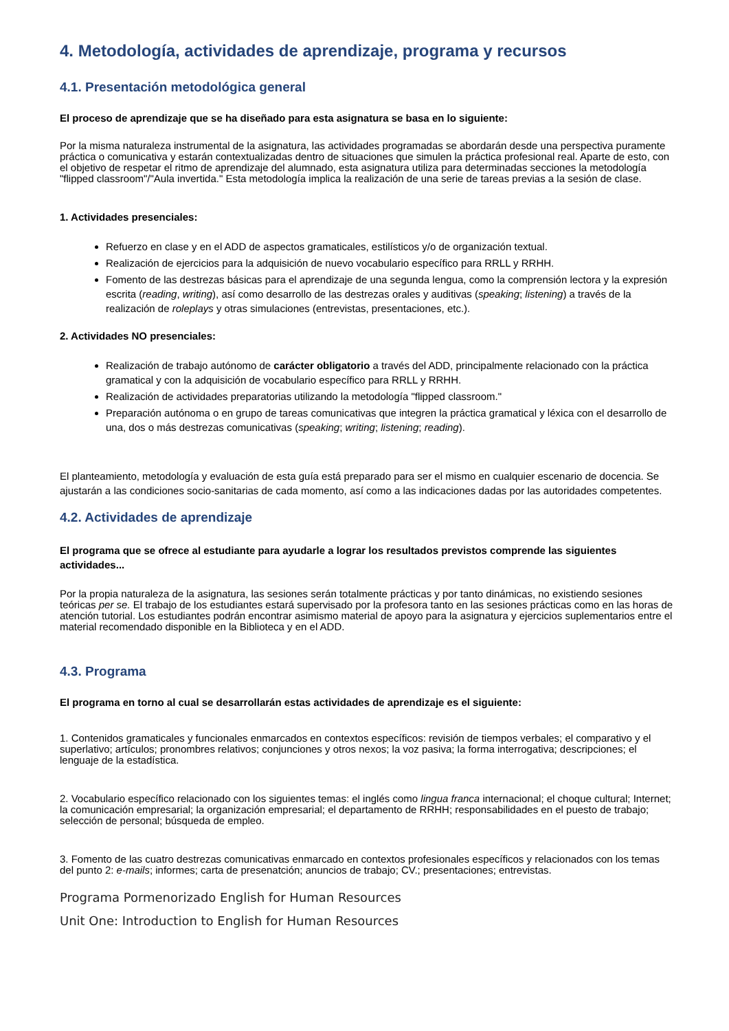4. Metodología, actividades de aprendizaje, programa y recursos
4.1. Presentación metodológica general
El proceso de aprendizaje que se ha diseñado para esta asignatura se basa en lo siguiente:
Por la misma naturaleza instrumental de la asignatura, las actividades programadas se abordarán desde una perspectiva puramente práctica o comunicativa y estarán contextualizadas dentro de situaciones que simulen la práctica profesional real. Aparte de esto, con el objetivo de respetar el ritmo de aprendizaje del alumnado, esta asignatura utiliza para determinadas secciones la metodología "flipped classroom"/"Aula invertida." Esta metodología implica la realización de una serie de tareas previas a la sesión de clase.
1. Actividades presenciales:
Refuerzo en clase y en el ADD de aspectos gramaticales, estilísticos y/o de organización textual.
Realización de ejercicios para la adquisición de nuevo vocabulario específico para RRLL y RRHH.
Fomento de las destrezas básicas para el aprendizaje de una segunda lengua, como la comprensión lectora y la expresión escrita (reading, writing), así como desarrollo de las destrezas orales y auditivas (speaking; listening) a través de la realización de roleplays y otras simulaciones (entrevistas, presentaciones, etc.).
2. Actividades NO presenciales:
Realización de trabajo autónomo de carácter obligatorio a través del ADD, principalmente relacionado con la práctica gramatical y con la adquisición de vocabulario específico para RRLL y RRHH.
Realización de actividades preparatorias utilizando la metodología "flipped classroom."
Preparación autónoma o en grupo de tareas comunicativas que integren la práctica gramatical y léxica con el desarrollo de una, dos o más destrezas comunicativas (speaking; writing; listening; reading).
El planteamiento, metodología y evaluación de esta guía está preparado para ser el mismo en cualquier escenario de docencia. Se ajustarán a las condiciones socio-sanitarias de cada momento, así como a las indicaciones dadas por las autoridades competentes.
4.2. Actividades de aprendizaje
El programa que se ofrece al estudiante para ayudarle a lograr los resultados previstos comprende las siguientes actividades...
Por la propia naturaleza de la asignatura, las sesiones serán totalmente prácticas y por tanto dinámicas, no existiendo sesiones teóricas per se. El trabajo de los estudiantes estará supervisado por la profesora tanto en las sesiones prácticas como en las horas de atención tutorial. Los estudiantes podrán encontrar asimismo material de apoyo para la asignatura y ejercicios suplementarios entre el material recomendado disponible en la Biblioteca y en el ADD.
4.3. Programa
El programa en torno al cual se desarrollarán estas actividades de aprendizaje es el siguiente:
1. Contenidos gramaticales y funcionales enmarcados en contextos específicos: revisión de tiempos verbales; el comparativo y el superlativo; artículos; pronombres relativos; conjunciones y otros nexos; la voz pasiva; la forma interrogativa; descripciones; el lenguaje de la estadística.
2. Vocabulario específico relacionado con los siguientes temas: el inglés como lingua franca internacional; el choque cultural; Internet; la comunicación empresarial; la organización empresarial; el departamento de RRHH; responsabilidades en el puesto de trabajo; selección de personal; búsqueda de empleo.
3. Fomento de las cuatro destrezas comunicativas enmarcado en contextos profesionales específicos y relacionados con los temas del punto 2: e-mails; informes; carta de presenatción; anuncios de trabajo; CV.; presentaciones; entrevistas.
Programa Pormenorizado English for Human Resources
Unit One: Introduction to English for Human Resources